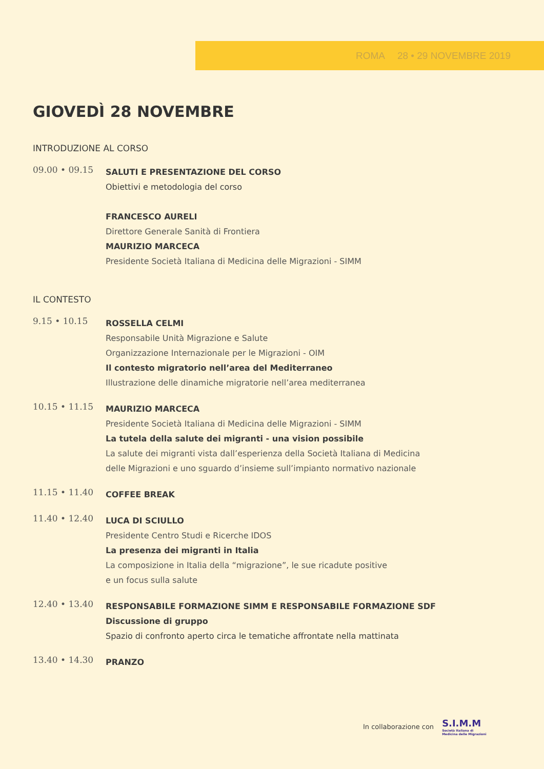ROMA 28 • 29 NOVEMBRE 2019
GIOVEDÌ 28 NOVEMBRE
INTRODUZIONE AL CORSO
09.00 • 09.15
SALUTI E PRESENTAZIONE DEL CORSO
Obiettivi e metodologia del corso
FRANCESCO AURELI
Direttore Generale Sanità di Frontiera
MAURIZIO MARCECA
Presidente Società Italiana di Medicina delle Migrazioni - SIMM
IL CONTESTO
9.15 • 10.15
ROSSELLA CELMI
Responsabile Unità Migrazione e Salute
Organizzazione Internazionale per le Migrazioni - OIM
Il contesto migratorio nell’area del Mediterraneo
Illustrazione delle dinamiche migratorie nell’area mediterranea
10.15 • 11.15
MAURIZIO MARCECA
Presidente Società Italiana di Medicina delle Migrazioni - SIMM
La tutela della salute dei migranti - una vision possibile
La salute dei migranti vista dall’esperienza della Società Italiana di Medicina
delle Migrazioni e uno sguardo d’insieme sull’impianto normativo nazionale
11.15 • 11.40
COFFEE BREAK
11.40 • 12.40
LUCA DI SCIULLO
Presidente Centro Studi e Ricerche IDOS
La presenza dei migranti in Italia
La composizione in Italia della “migrazione”, le sue ricadute positive
e un focus sulla salute
12.40 • 13.40
RESPONSABILE FORMAZIONE SIMM E RESPONSABILE FORMAZIONE SDF
Discussione di gruppo
Spazio di confronto aperto circa le tematiche affrontate nella mattinata
13.40 • 14.30
PRANZO
In collaborazione con
S.I.M.M
Società Italiana di
Medicina delle Migrazioni